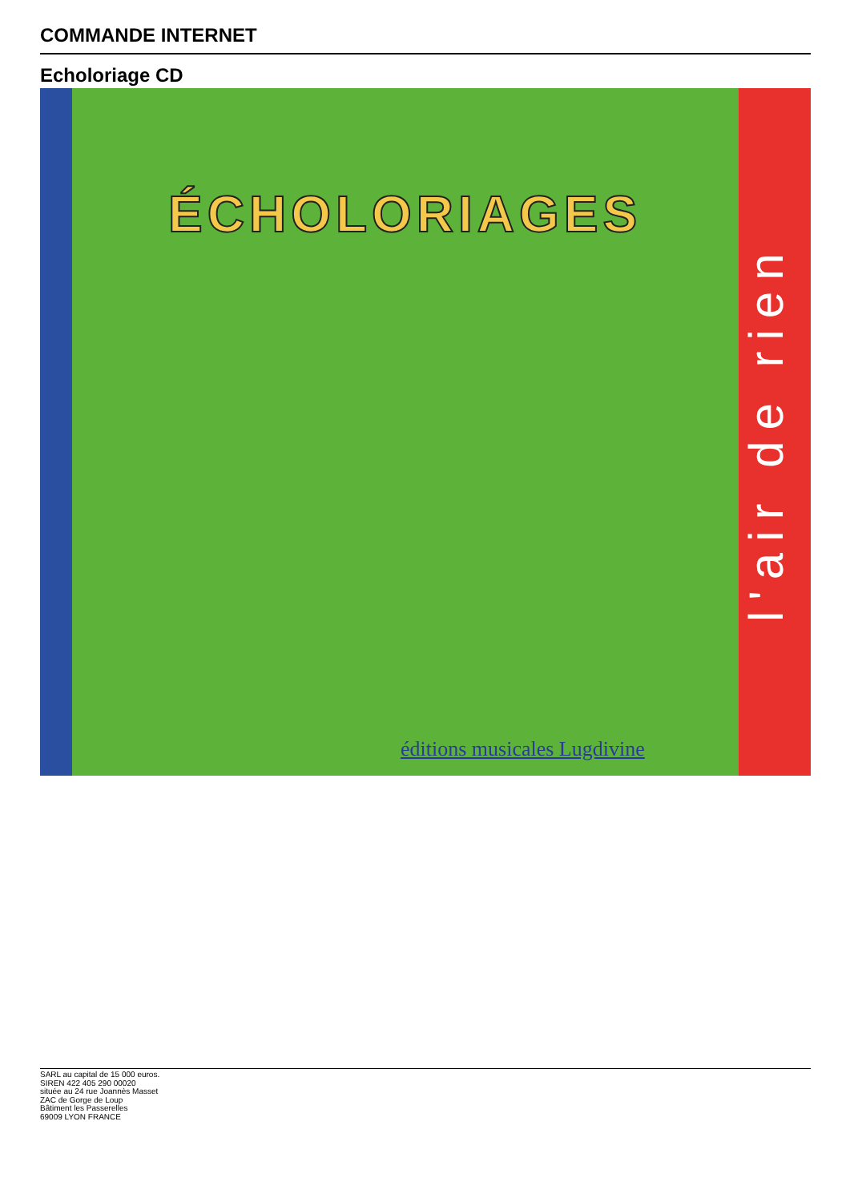COMMANDE INTERNET
Echoloriage CD
ÉCHOLORIAGES
l'air de rien
éditions musicales Lugdivine
SARL au capital de 15 000 euros.
SIREN 422 405 290 00020
située au 24 rue Joannès Masset
ZAC de Gorge de Loup
Bâtiment les Passerelles
69009 LYON FRANCE